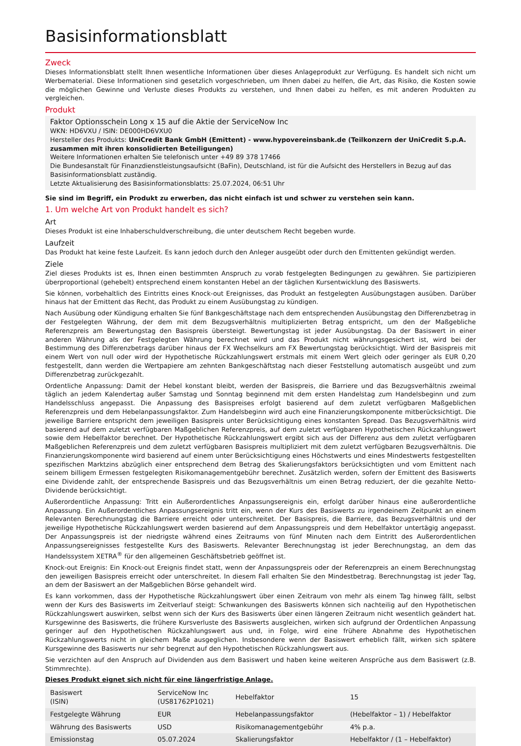Basisinformationsblatt
Zweck
Dieses Informationsblatt stellt Ihnen wesentliche Informationen über dieses Anlageprodukt zur Verfügung. Es handelt sich nicht um Werbematerial. Diese Informationen sind gesetzlich vorgeschrieben, um Ihnen dabei zu helfen, die Art, das Risiko, die Kosten sowie die möglichen Gewinne und Verluste dieses Produkts zu verstehen, und Ihnen dabei zu helfen, es mit anderen Produkten zu vergleichen.
Produkt
Faktor Optionsschein Long x 15 auf die Aktie der ServiceNow Inc
WKN: HD6VXU / ISIN: DE000HD6VXU0
Hersteller des Produkts: UniCredit Bank GmbH (Emittent) - www.hypovereinsbank.de (Teilkonzern der UniCredit S.p.A. zusammen mit ihren konsolidierten Beteiligungen)
Weitere Informationen erhalten Sie telefonisch unter +49 89 378 17466
Die Bundesanstalt für Finanzdienstleistungsaufsicht (BaFin), Deutschland, ist für die Aufsicht des Herstellers in Bezug auf das Basisinformationsblatt zuständig.
Letzte Aktualisierung des Basisinformationsblatts: 25.07.2024, 06:51 Uhr
Sie sind im Begriff, ein Produkt zu erwerben, das nicht einfach ist und schwer zu verstehen sein kann.
1. Um welche Art von Produkt handelt es sich?
Art
Dieses Produkt ist eine Inhaberschuldverschreibung, die unter deutschem Recht begeben wurde.
Laufzeit
Das Produkt hat keine feste Laufzeit. Es kann jedoch durch den Anleger ausgeübt oder durch den Emittenten gekündigt werden.
Ziele
Ziel dieses Produkts ist es, Ihnen einen bestimmten Anspruch zu vorab festgelegten Bedingungen zu gewähren. Sie partizipieren überproportional (gehebelt) entsprechend einem konstanten Hebel an der täglichen Kursentwicklung des Basiswerts.
Sie können, vorbehaltlich des Eintritts eines Knock-out Ereignisses, das Produkt an festgelegten Ausübungstagen ausüben. Darüber hinaus hat der Emittent das Recht, das Produkt zu einem Ausübungstag zu kündigen.
Nach Ausübung oder Kündigung erhalten Sie fünf Bankgeschäftstage nach dem entsprechenden Ausübungstag den Differenzbetrag in der Festgelegten Währung, der dem mit dem Bezugsverhältnis multiplizierten Betrag entspricht, um den der Maßgebliche Referenzpreis am Bewertungstag den Basispreis übersteigt. Bewertungstag ist jeder Ausübungstag. Da der Basiswert in einer anderen Währung als der Festgelegten Währung berechnet wird und das Produkt nicht währungsgesichert ist, wird bei der Bestimmung des Differenzbetrags darüber hinaus der FX Wechselkurs am FX Bewertungstag berücksichtigt. Wird der Basispreis mit einem Wert von null oder wird der Hypothetische Rückzahlungswert erstmals mit einem Wert gleich oder geringer als EUR 0,20 festgestellt, dann werden die Wertpapiere am zehnten Bankgeschäftstag nach dieser Feststellung automatisch ausgeübt und zum Differenzbetrag zurückgezahlt.
Ordentliche Anpassung: Damit der Hebel konstant bleibt, werden der Basispreis, die Barriere und das Bezugsverhältnis zweimal täglich an jedem Kalendertag außer Samstag und Sonntag beginnend mit dem ersten Handelstag zum Handelsbeginn und zum Handelsschluss angepasst. Die Anpassung des Basispreises erfolgt basierend auf dem zuletzt verfügbaren Maßgeblichen Referenzpreis und dem Hebelanpassungsfaktor. Zum Handelsbeginn wird auch eine Finanzierungskomponente mitberücksichtigt. Die jeweilige Barriere entspricht dem jeweiligen Basispreis unter Berücksichtigung eines konstanten Spread. Das Bezugsverhältnis wird basierend auf dem zuletzt verfügbaren Maßgeblichen Referenzpreis, auf dem zuletzt verfügbaren Hypothetischen Rückzahlungswert sowie dem Hebelfaktor berechnet. Der Hypothetische Rückzahlungswert ergibt sich aus der Differenz aus dem zuletzt verfügbaren Maßgeblichen Referenzpreis und dem zuletzt verfügbaren Basispreis multipliziert mit dem zuletzt verfügbaren Bezugsverhältnis. Die Finanzierungskomponente wird basierend auf einem unter Berücksichtigung eines Höchstwerts und eines Mindestwerts festgestellten spezifischen Marktzins abzüglich einer entsprechend dem Betrag des Skalierungsfaktors berücksichtigten und vom Emittent nach seinem billigem Ermessen festgelegten Risikomanagementgebühr berechnet. Zusätzlich werden, sofern der Emittent des Basiswerts eine Dividende zahlt, der entsprechende Basispreis und das Bezugsverhältnis um einen Betrag reduziert, der die gezahlte Netto-Dividende berücksichtigt.
Außerordentliche Anpassung: Tritt ein Außerordentliches Anpassungsereignis ein, erfolgt darüber hinaus eine außerordentliche Anpassung. Ein Außerordentliches Anpassungsereignis tritt ein, wenn der Kurs des Basiswerts zu irgendeinem Zeitpunkt an einem Relevanten Berechnungstag die Barriere erreicht oder unterschreitet. Der Basispreis, die Barriere, das Bezugsverhältnis und der jeweilige Hypothetische Rückzahlungswert werden basierend auf dem Anpassungspreis und dem Hebelfaktor untertägig angepasst. Der Anpassungspreis ist der niedrigste während eines Zeitraums von fünf Minuten nach dem Eintritt des Außerordentlichen Anpassungsereignisses festgestellte Kurs des Basiswerts. Relevanter Berechnungstag ist jeder Berechnungstag, an dem das Handelssystem XETRA<sup>®</sup> für den allgemeinen Geschäftsbetrieb geöffnet ist.
Knock-out Ereignis: Ein Knock-out Ereignis findet statt, wenn der Anpassungspreis oder der Referenzpreis an einem Berechnungstag den jeweiligen Basispreis erreicht oder unterschreitet. In diesem Fall erhalten Sie den Mindestbetrag. Berechnungstag ist jeder Tag, an dem der Basiswert an der Maßgeblichen Börse gehandelt wird.
Es kann vorkommen, dass der Hypothetische Rückzahlungswert über einen Zeitraum von mehr als einem Tag hinweg fällt, selbst wenn der Kurs des Basiswerts im Zeitverlauf steigt: Schwankungen des Basiswerts können sich nachteilig auf den Hypothetischen Rückzahlungswert auswirken, selbst wenn sich der Kurs des Basiswerts über einen längeren Zeitraum nicht wesentlich geändert hat. Kursgewinne des Basiswerts, die frühere Kursverluste des Basiswerts ausgleichen, wirken sich aufgrund der Ordentlichen Anpassung geringer auf den Hypothetischen Rückzahlungswert aus und, in Folge, wird eine frühere Abnahme des Hypothetischen Rückzahlungswerts nicht in gleichem Maße ausgeglichen. Insbesondere wenn der Basiswert erheblich fällt, wirken sich spätere Kursgewinne des Basiswerts nur sehr begrenzt auf den Hypothetischen Rückzahlungswert aus.
Sie verzichten auf den Anspruch auf Dividenden aus dem Basiswert und haben keine weiteren Ansprüche aus dem Basiswert (z.B. Stimmrechte).
Dieses Produkt eignet sich nicht für eine längerfristige Anlage.
| Basiswert (ISIN) | ServiceNow Inc (US81762P1021) | Hebelfaktor | 15 |
| Festgelegte Währung | EUR | Hebelanpassungsfaktor | (Hebelfaktor – 1) / Hebelfaktor |
| Währung des Basiswerts | USD | Risikomanagementgebühr | 4% p.a. |
| Emissionstag | 05.07.2024 | Skalierungsfaktor | Hebelfaktor / (1 – Hebelfaktor) |